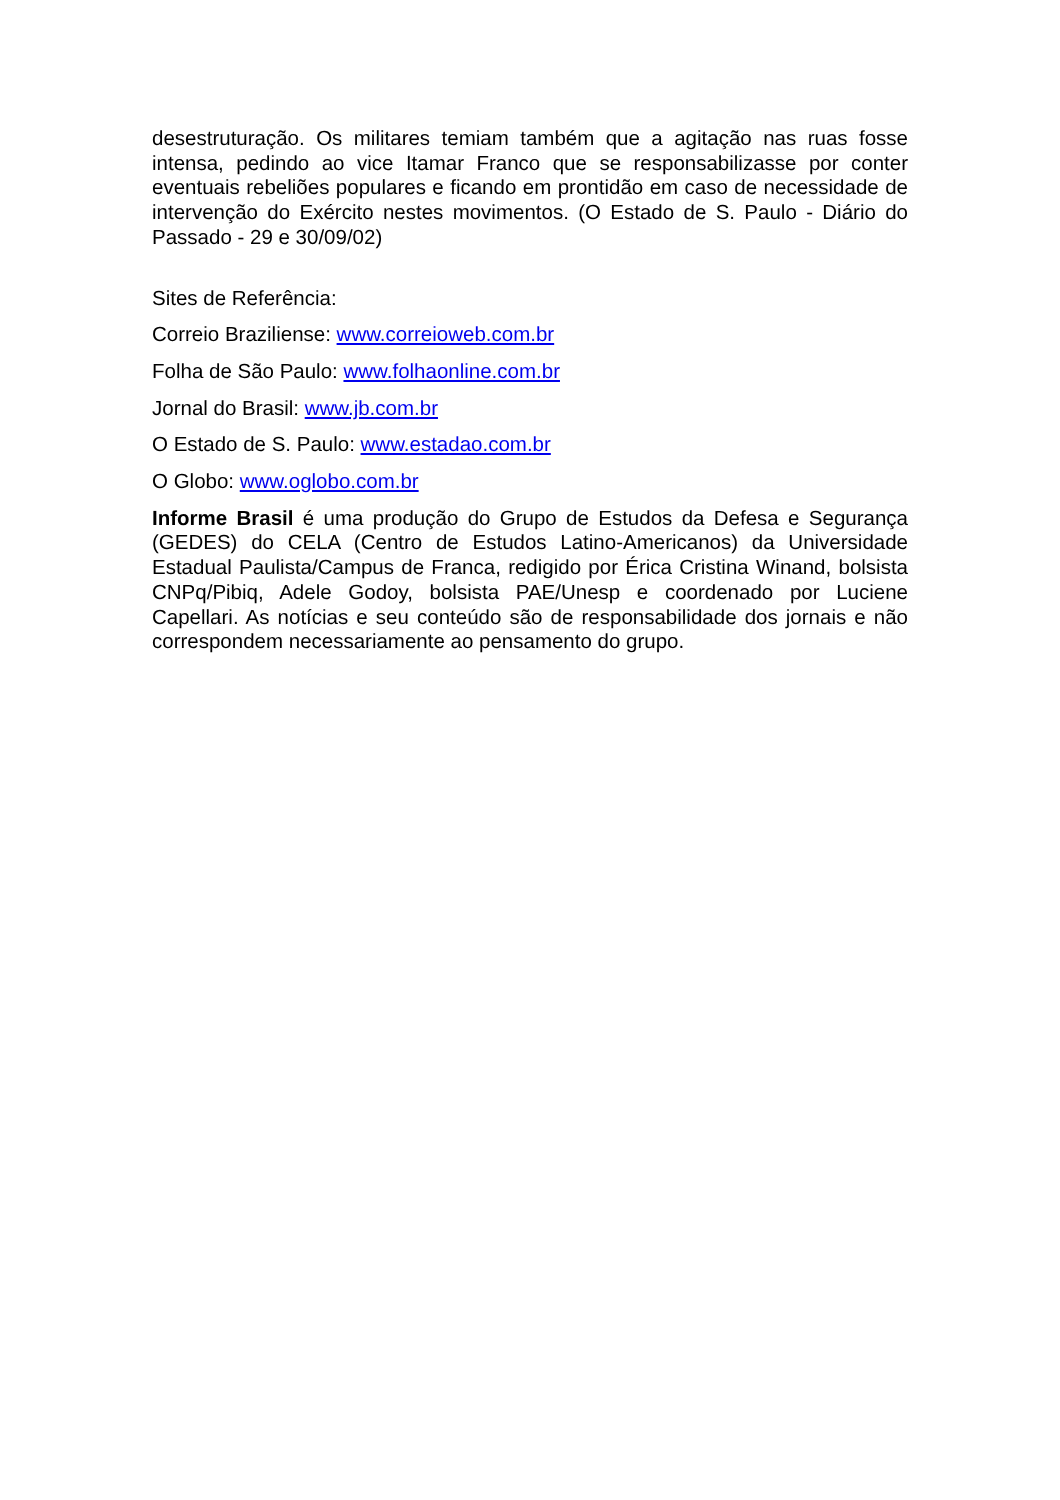desestruturação. Os militares temiam também que a agitação nas ruas fosse intensa, pedindo ao vice Itamar Franco que se responsabilizasse por conter eventuais rebeliões populares e ficando em prontidão em caso de necessidade de intervenção do Exército nestes movimentos. (O Estado de S. Paulo - Diário do Passado - 29 e 30/09/02)
Sites de Referência:
Correio Braziliense: www.correioweb.com.br
Folha de São Paulo: www.folhaonline.com.br
Jornal do Brasil: www.jb.com.br
O Estado de S. Paulo: www.estadao.com.br
O Globo: www.oglobo.com.br
Informe Brasil é uma produção do Grupo de Estudos da Defesa e Segurança (GEDES) do CELA (Centro de Estudos Latino-Americanos) da Universidade Estadual Paulista/Campus de Franca, redigido por Érica Cristina Winand, bolsista CNPq/Pibiq, Adele Godoy, bolsista PAE/Unesp e coordenado por Luciene Capellari. As notícias e seu conteúdo são de responsabilidade dos jornais e não correspondem necessariamente ao pensamento do grupo.